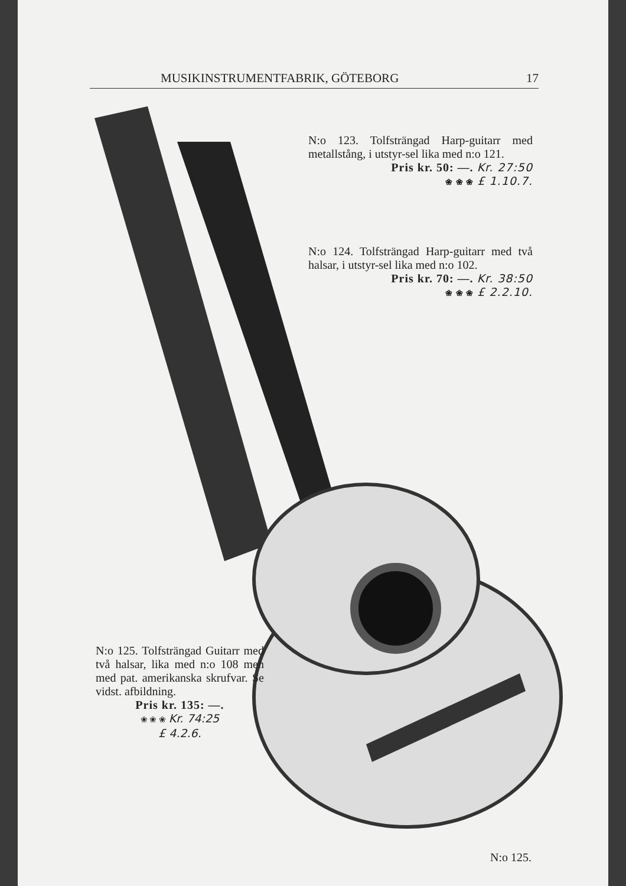MUSIKINSTRUMENTFABRIK, GÖTEBORG 17
N:o 123. Tolfsträngad Harp-guitarr med metallstång, i utstyr-sel lika med n:o 121.
Pris kr. 50: —. Kr. 27:50
❀ ❀ ❀ £ 1.10.7.
N:o 124. Tolfsträngad Harp-guitarr med två halsar, i utstyr-sel lika med n:o 102.
Pris kr. 70: —. Kr. 38:50
❀ ❀ ❀ £ 2.2.10.
N:o 125. Tolfsträngad Guitarr med två halsar, lika med n:o 108 men med pat. amerikanska skrufvar. Se vidst. afbildning.
Pris kr. 135: —.
❀ ❀ ❀ Kr. 74:25
£ 4.2.6.
N:o 125.